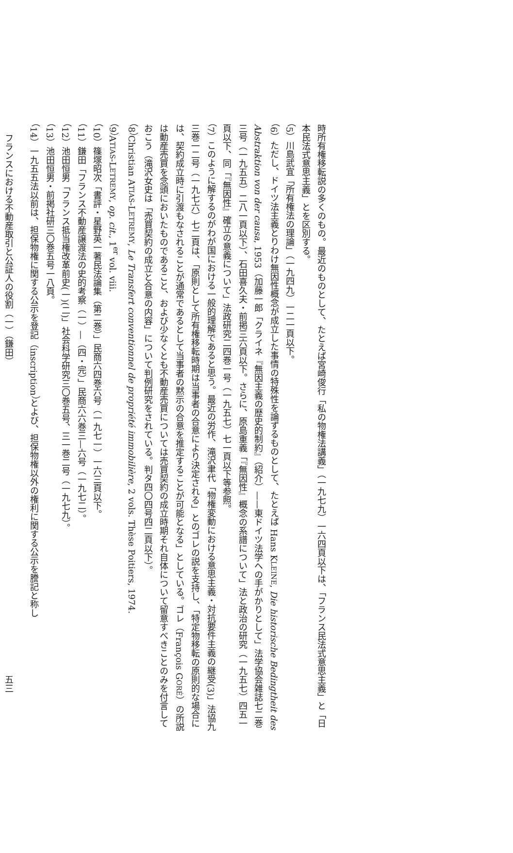時所有権移転説の多くのもの。最近のものとして、たとえば宮崎俊行「私の物権法講義」（一九七九）一六四頁以下は、「フランス民法式意思主義」と「日本民法式意思主義」とを区別する。
（5）川島武宜「所有権法の理論」（一九四九）一二一頁以下。
（6）ただし、ドイツ法主義とりわけ無因性概念が成立した事情の特殊性を論ずるものとして、たとえば Hans KLEINE, Die historische Bedingtheit des Abstraktion von der causa, 1953（加藤一郎「クライネ『無因主義の歴史的制約』（紹介）——東ドイツ法学への手がかりとして」法学協会雑誌七二巻三号（一九五五）二八一頁以下）、石田喜久夫・前掲三六頁以下。さらに、原島重義「『無因性』概念の系譜について」法と政治の研究（一九五七）四五一頁以下、同「『無因性』確立の意義について」法政研究二四巻一号（一九五七）七一頁以下等参照。
（7）このように解するのがわが国における一般的理解であると思う。最近の労作、滝沢聿代「物権変動における意思主義・対抗要件主義の継受(3)」法協九三巻一二号（一九七六）七二頁は、「原則として所有権移転時期は当事者の合意により決定される」とのゴレの説を支持し、「特定物移転の原則的な場合には、契約成立時に引渡もなされることが通常であるとして当事者の黙示の合意を推定することが可能となる」としている。ゴレ（François GORÉ）の所説は動産売買を念頭においたものであること、および少なくとも不動産売買については売買契約の成立時期それ自体について留意すべきことのみを付言しておこう（滝沢女史は「売買契約の成立と合意の内容」について判例研究をされている。判タ四〇四号四二頁以下）。
（8）Christian ATIAS-LETREMY, Le Transfert conventionnel de propriété immobilière, 2 vols. Thèse Poitiers, 1974.
（9）ATIAS-LETREMY, op. cit., 1<sup>er</sup> vol. viii.
（10）篠塚昭次「書評・星野英一著民法論集（第二巻）」民商六四巻六号（一九七一）一六三頁以下。
（11）鎌田「フランス不動産譲渡法の史的考察（一）—（四・完）」民商六六巻三—六号（一九七二）。
（12）池田恒男「フランス抵当権改革前史(一)(二)」社会科学研究三〇巻五号、三一巻二号（一九七九）。
（13）池田恒男・前掲社研三〇巻五号一八頁。
（14）一九五五法以前は、担保物権に関する公示を登記（inscription）とよび、担保物権以外の権利に関する公示を謄記と称し
フランスにおける不動産取引と公証人の役割（一）（鎌田） 五三